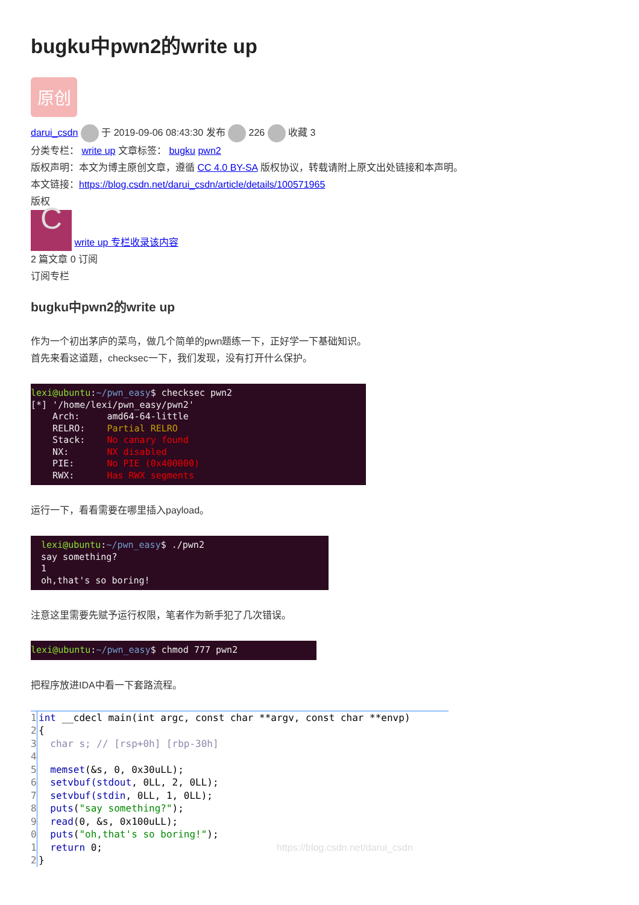bugku中pwn2的write up
原创
darui_csdn 于 2019-09-06 08:43:30 发布 226 收藏 3
分类专栏： write up 文章标签： bugku pwn2
版权声明：本文为博主原创文章，遵循 CC 4.0 BY-SA 版权协议，转载请附上原文出处链接和本声明。
本文链接：https://blog.csdn.net/darui_csdn/article/details/100571965
版权
C write up 专栏收录该内容
2 篇文章 0 订阅
订阅专栏
bugku中pwn2的write up
作为一个初出茅庐的菜鸟，做几个简单的pwn题练一下，正好学一下基础知识。
首先来看这道题，checksec一下，我们发现，没有打开什么保护。
lexi@ubuntu:~/pwn_easy$ checksec pwn2
[*] '/home/lexi/pwn_easy/pwn2'
Arch: amd64-64-little
RELRO: Partial RELRO
Stack: No canary found
NX: NX disabled
PIE: No PIE (0x400000)
RWX: Has RWX segments
运行一下，看看需要在哪里插入payload。
lexi@ubuntu:~/pwn_easy$ ./pwn2
say something?
1
oh,that's so boring!
注意这里需要先赋予运行权限，笔者作为新手犯了几次错误。
lexi@ubuntu:~/pwn_easy$ chmod 777 pwn2
把程序放进IDA中看一下套路流程。
1 int __cdecl main(int argc, const char **argv, const char **envp)
2 {
3 char s; // [rsp+0h] [rbp-30h]
4
5 memset(&s, 0, 0x30uLL);
6 setvbuf(stdout, 0LL, 2, 0LL);
7 setvbuf(stdin, 0LL, 1, 0LL);
8 puts("say something?");
9 read(0, &s, 0x100uLL);
0 puts("oh,that's so boring!");
1 return 0; https://blog.csdn.net/darui_csdn
2 }